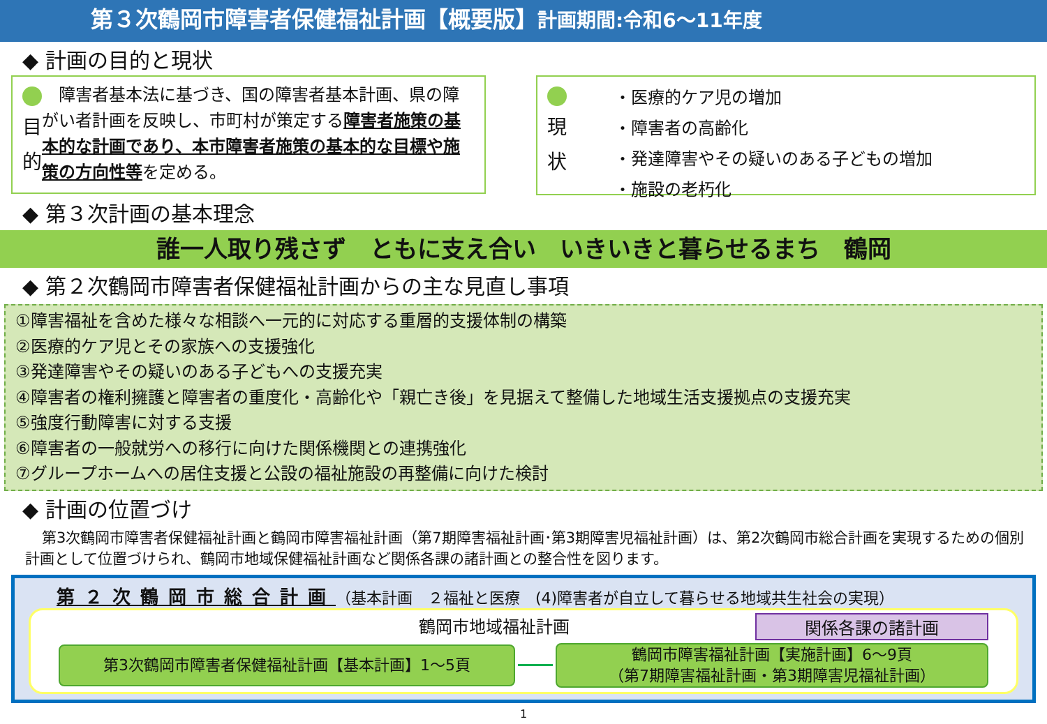第３次鶴岡市障害者保健福祉計画【概要版】計画期間:令和6～11年度
◆ 計画の目的と現状
目
的
　障害者基本法に基づき、国の障害者基本計画、県の障がい者計画を反映し、市町村が策定する障害者施策の基本的な計画であり、本市障害者施策の基本的な目標や施策の方向性等を定める。
現
状
・医療的ケア児の増加
・障害者の高齢化
・発達障害やその疑いのある子どもの増加
・施設の老朽化
◆ 第３次計画の基本理念
誰一人取り残さず　ともに支え合い　いきいきと暮らせるまち　鶴岡
◆ 第２次鶴岡市障害者保健福祉計画からの主な見直し事項
①障害福祉を含めた様々な相談へ一元的に対応する重層的支援体制の構築
②医療的ケア児とその家族への支援強化
③発達障害やその疑いのある子どもへの支援充実
④障害者の権利擁護と障害者の重度化・高齢化や「親亡き後」を見据えて整備した地域生活支援拠点の支援充実
⑤強度行動障害に対する支援
⑥障害者の一般就労への移行に向けた関係機関との連携強化
⑦グループホームへの居住支援と公設の福祉施設の再整備に向けた検討
◆ 計画の位置づけ
第3次鶴岡市障害者保健福祉計画と鶴岡市障害福祉計画（第7期障害福祉計画･第3期障害児福祉計画）は、第2次鶴岡市総合計画を実現するための個別計画として位置づけられ、鶴岡市地域保健福祉計画など関係各課の諸計画との整合性を図ります。
第２次鶴岡市総合計画（基本計画　２福祉と医療　(4)障害者が自立して暮らせる地域共生社会の実現）
鶴岡市地域福祉計画 関係各課の諸計画
第3次鶴岡市障害者保健福祉計画【基本計画】1～5頁
鶴岡市障害福祉計画【実施計画】6～9頁
（第7期障害福祉計画・第3期障害児福祉計画）
1